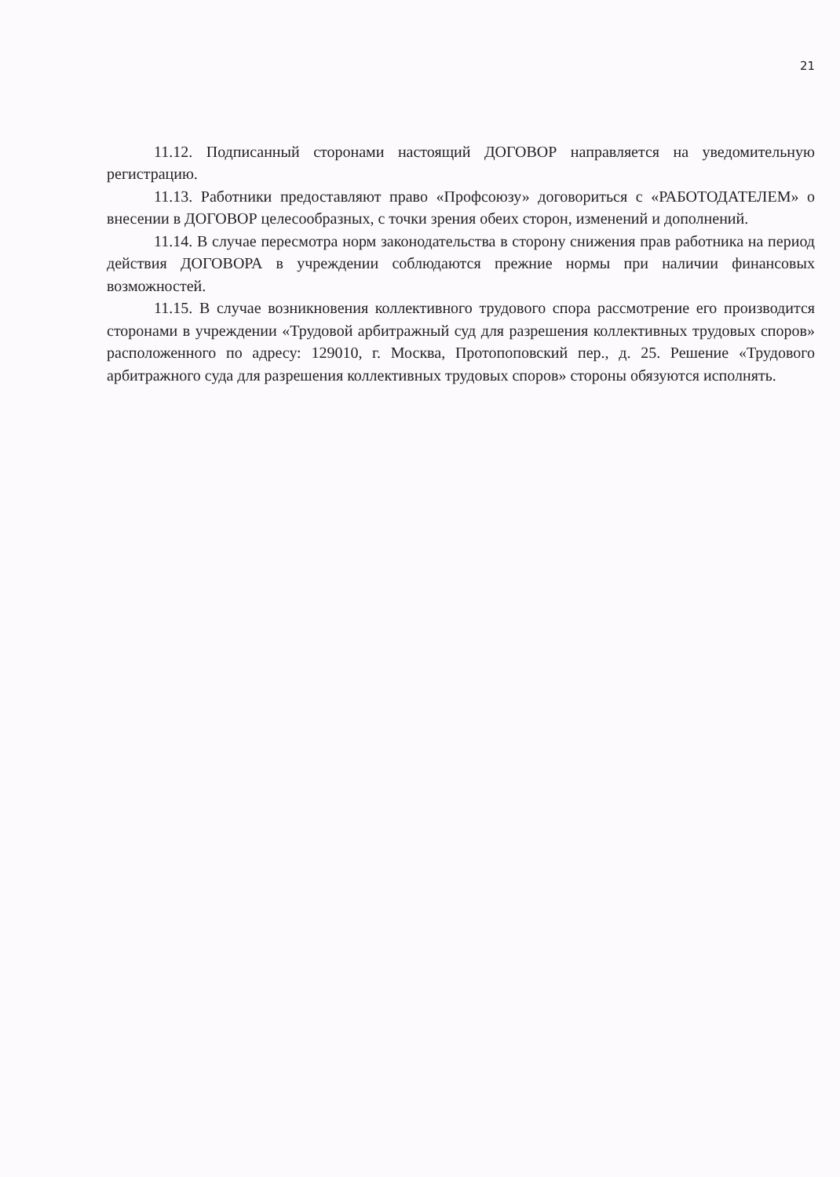21
11.12. Подписанный сторонами настоящий ДОГОВОР направляется на уведомительную регистрацию.
11.13. Работники предоставляют право «Профсоюзу» договориться с «РАБОТОДАТЕЛЕМ» о внесении в ДОГОВОР целесообразных, с точки зрения обеих сторон, изменений и дополнений.
11.14. В случае пересмотра норм законодательства в сторону снижения прав работника на период действия ДОГОВОРА в учреждении соблюдаются прежние нормы при наличии финансовых возможностей.
11.15. В случае возникновения коллективного трудового спора рассмотрение его производится сторонами в учреждении «Трудовой арбитражный суд для разрешения коллективных трудовых споров» расположенного по адресу: 129010, г. Москва, Протопоповский пер., д. 25. Решение «Трудового арбитражного суда для разрешения коллективных трудовых споров» стороны обязуются исполнять.